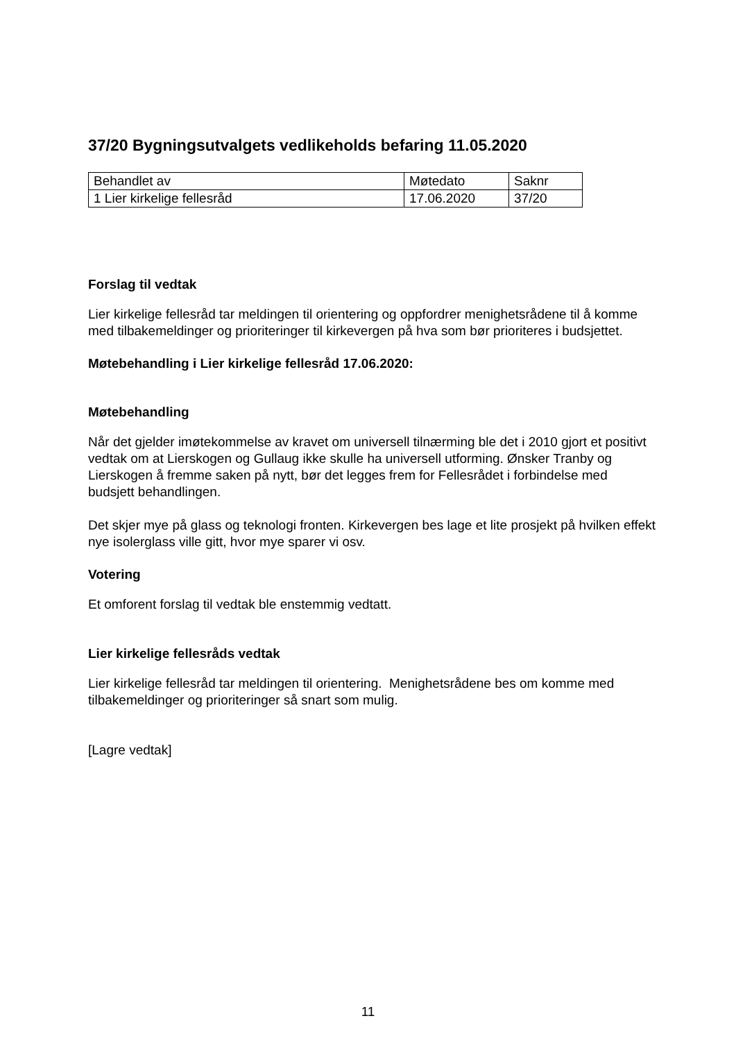37/20 Bygningsutvalgets vedlikeholds befaring 11.05.2020
| Behandlet av | Møtedato | Saknr |
| 1 Lier kirkelige fellesråd | 17.06.2020 | 37/20 |
Forslag til vedtak
Lier kirkelige fellesråd tar meldingen til orientering og oppfordrer menighetsrådene til å komme med tilbakemeldinger og prioriteringer til kirkevergen på hva som bør prioriteres i budsjettet.
Møtebehandling i Lier kirkelige fellesråd 17.06.2020:
Møtebehandling
Når det gjelder imøtekommelse av kravet om universell tilnærming ble det i 2010 gjort et positivt vedtak om at Lierskogen og Gullaug ikke skulle ha universell utforming. Ønsker Tranby og Lierskogen å fremme saken på nytt, bør det legges frem for Fellesrådet i forbindelse med budsjett behandlingen.
Det skjer mye på glass og teknologi fronten. Kirkevergen bes lage et lite prosjekt på hvilken effekt nye isolerglass ville gitt, hvor mye sparer vi osv.
Votering
Et omforent forslag til vedtak ble enstemmig vedtatt.
Lier kirkelige fellesråds vedtak
Lier kirkelige fellesråd tar meldingen til orientering. Menighetsrådene bes om komme med tilbakemeldinger og prioriteringer så snart som mulig.
[Lagre vedtak]
11